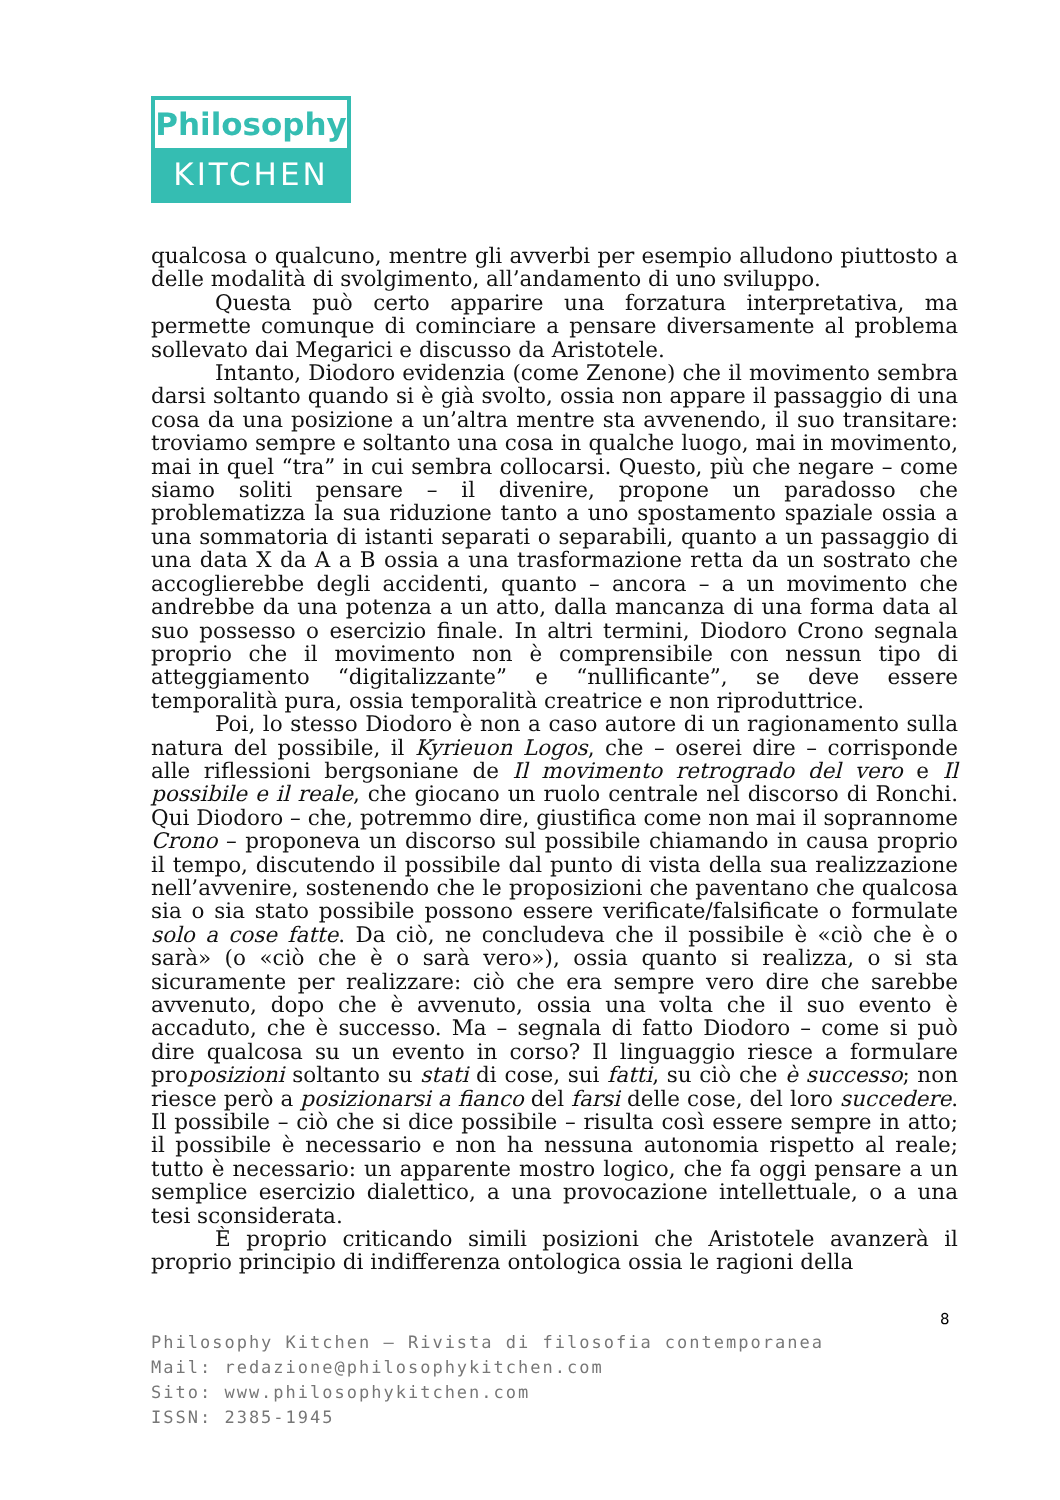Philosophy
KITCHEN
qualcosa o qualcuno, mentre gli avverbi per esempio alludono piuttosto a delle modalità di svolgimento, all’andamento di uno sviluppo.
Questa può certo apparire una forzatura interpretativa, ma permette comunque di cominciare a pensare diversamente al problema sollevato dai Megarici e discusso da Aristotele.
Intanto, Diodoro evidenzia (come Zenone) che il movimento sembra darsi soltanto quando si è già svolto, ossia non appare il passaggio di una cosa da una posizione a un’altra mentre sta avvenendo, il suo transitare: troviamo sempre e soltanto una cosa in qualche luogo, mai in movimento, mai in quel “tra” in cui sembra collocarsi. Questo, più che negare – come siamo soliti pensare – il divenire, propone un paradosso che problematizza la sua riduzione tanto a uno spostamento spaziale ossia a una sommatoria di istanti separati o separabili, quanto a un passaggio di una data X da A a B ossia a una trasformazione retta da un sostrato che accoglierebbe degli accidenti, quanto – ancora – a un movimento che andrebbe da una potenza a un atto, dalla mancanza di una forma data al suo possesso o esercizio finale. In altri termini, Diodoro Crono segnala proprio che il movimento non è comprensibile con nessun tipo di atteggiamento “digitalizzante” e “nullificante”, se deve essere temporalità pura, ossia temporalità creatrice e non riproduttrice.
Poi, lo stesso Diodoro è non a caso autore di un ragionamento sulla natura del possibile, il Kyrieuon Logos, che – oserei dire – corrisponde alle riflessioni bergsoniane de Il movimento retrogrado del vero e Il possibile e il reale, che giocano un ruolo centrale nel discorso di Ronchi. Qui Diodoro – che, potremmo dire, giustifica come non mai il soprannome Crono – proponeva un discorso sul possibile chiamando in causa proprio il tempo, discutendo il possibile dal punto di vista della sua realizzazione nell’avvenire, sostenendo che le proposizioni che paventano che qualcosa sia o sia stato possibile possono essere verificate/falsificate o formulate solo a cose fatte. Da ciò, ne concludeva che il possibile è «ciò che è o sarà» (o «ciò che è o sarà vero»), ossia quanto si realizza, o si sta sicuramente per realizzare: ciò che era sempre vero dire che sarebbe avvenuto, dopo che è avvenuto, ossia una volta che il suo evento è accaduto, che è successo. Ma – segnala di fatto Diodoro – come si può dire qualcosa su un evento in corso? Il linguaggio riesce a formulare proposizioni soltanto su stati di cose, sui fatti, su ciò che è successo; non riesce però a posizionarsi a fianco del farsi delle cose, del loro succedere. Il possibile – ciò che si dice possibile – risulta così essere sempre in atto; il possibile è necessario e non ha nessuna autonomia rispetto al reale; tutto è necessario: un apparente mostro logico, che fa oggi pensare a un semplice esercizio dialettico, a una provocazione intellettuale, o a una tesi sconsiderata.
È proprio criticando simili posizioni che Aristotele avanzerà il proprio principio di indifferenza ontologica ossia le ragioni della
8
Philosophy Kitchen – Rivista di filosofia contemporanea
Mail: redazione@philosophykitchen.com
Sito: www.philosophykitchen.com
ISSN: 2385-1945